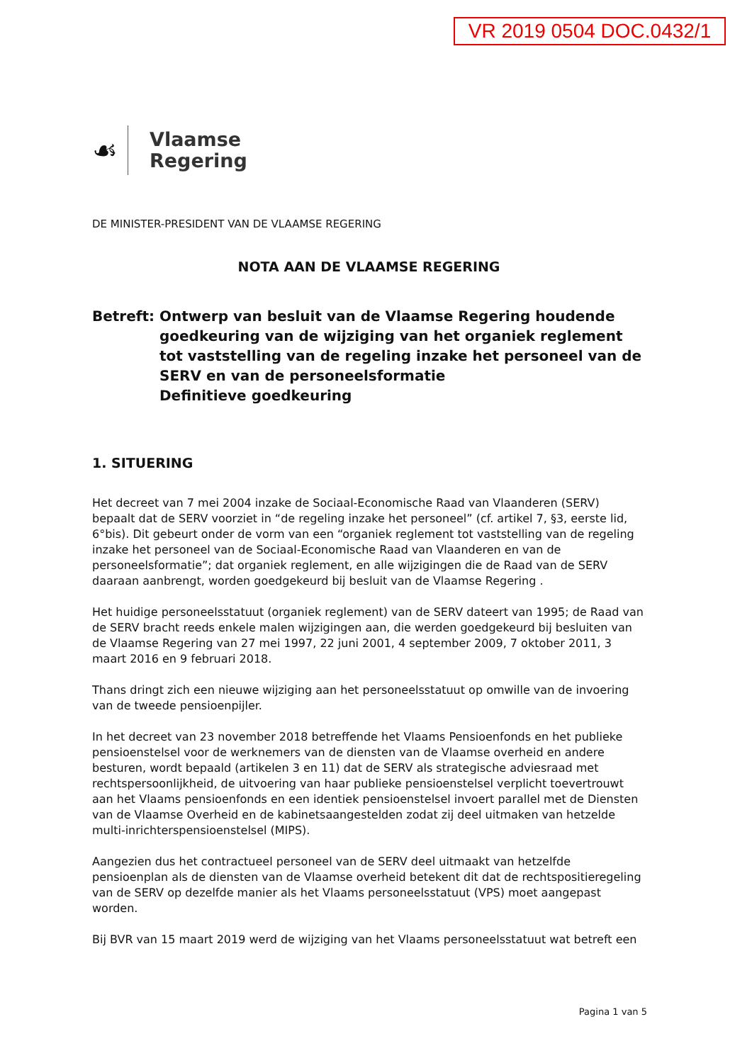VR 2019 0504 DOC.0432/1
☙
Vlaamse
Regering
DE MINISTER-PRESIDENT VAN DE VLAAMSE REGERING
NOTA AAN DE VLAAMSE REGERING
Betreft:
Ontwerp van besluit van de Vlaamse Regering houdende goedkeuring van de wijziging van het organiek reglement tot vaststelling van de regeling inzake het personeel van de SERV en van de personeelsformatie
Definitieve goedkeuring
1. SITUERING
Het decreet van 7 mei 2004 inzake de Sociaal-Economische Raad van Vlaanderen (SERV) bepaalt dat de SERV voorziet in “de regeling inzake het personeel” (cf. artikel 7, §3, eerste lid, 6°bis). Dit gebeurt onder de vorm van een “organiek reglement tot vaststelling van de regeling inzake het personeel van de Sociaal-Economische Raad van Vlaanderen en van de personeelsformatie”; dat organiek reglement, en alle wijzigingen die de Raad van de SERV daaraan aanbrengt, worden goedgekeurd bij besluit van de Vlaamse Regering .
Het huidige personeelsstatuut (organiek reglement) van de SERV dateert van 1995; de Raad van de SERV bracht reeds enkele malen wijzigingen aan, die werden goedgekeurd bij besluiten van de Vlaamse Regering van 27 mei 1997, 22 juni 2001, 4 september 2009, 7 oktober 2011, 3 maart 2016 en 9 februari 2018.
Thans dringt zich een nieuwe wijziging aan het personeelsstatuut op omwille van de invoering van de tweede pensioenpijler.
In het decreet van 23 november 2018 betreffende het Vlaams Pensioenfonds en het publieke pensioenstelsel voor de werknemers van de diensten van de Vlaamse overheid en andere besturen, wordt bepaald (artikelen 3 en 11) dat de SERV als strategische adviesraad met rechtspersoonlijkheid, de uitvoering van haar publieke pensioenstelsel verplicht toevertrouwt aan het Vlaams pensioenfonds en een identiek pensioenstelsel invoert parallel met de Diensten van de Vlaamse Overheid en de kabinetsaangestelden zodat zij deel uitmaken van hetzelde multi-inrichterspensioenstelsel (MIPS).
Aangezien dus het contractueel personeel van de SERV deel uitmaakt van hetzelfde pensioenplan als de diensten van de Vlaamse overheid betekent dit dat de rechtspositieregeling van de SERV op dezelfde manier als het Vlaams personeelsstatuut (VPS) moet aangepast worden.
Bij BVR van 15 maart 2019 werd de wijziging van het Vlaams personeelsstatuut wat betreft een
Pagina 1 van 5